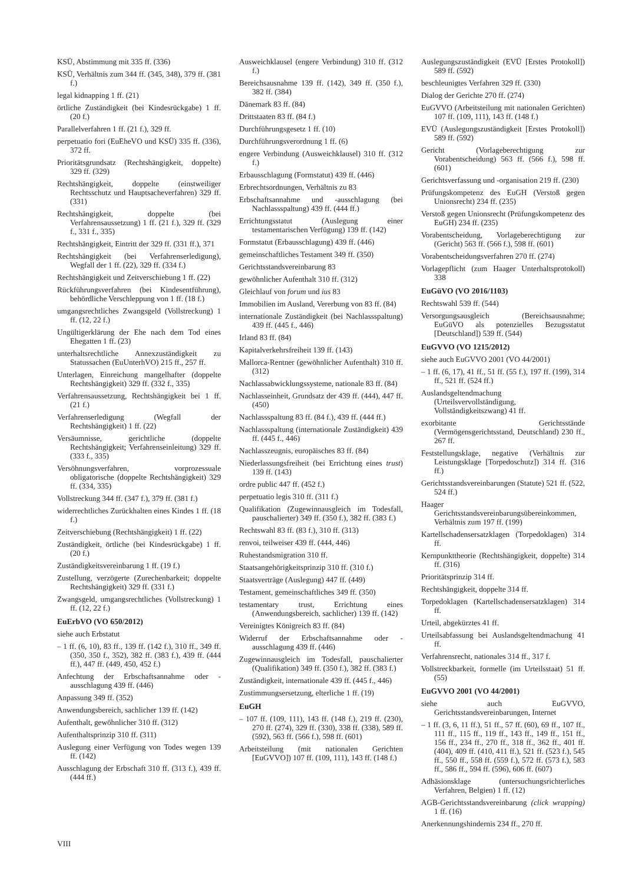KSÜ, Abstimmung mit 335 ff. (336)
KSÜ, Verhältnis zum 344 ff. (345, 348), 379 ff. (381 f.)
legal kidnapping 1 ff. (21)
örtliche Zuständigkeit (bei Kindesrückgabe) 1 ff. (20 f.)
Parallelverfahren 1 ff. (21 f.), 329 ff.
perpetuatio fori (EuEheVO und KSÜ) 335 ff. (336), 372 ff.
Prioritätsgrundsatz (Rechtshängigkeit, doppelte) 329 ff. (329)
Rechtshängigkeit, doppelte (einstweiliger Rechtsschutz und Hauptsacheverfahren) 329 ff. (331)
Rechtshängigkeit, doppelte (bei Verfahrensaussetzung) 1 ff. (21 f.), 329 ff. (329 f., 331 f., 335)
Rechtshängigkeit, Eintritt der 329 ff. (331 ff.), 371
Rechtshängigkeit (bei Verfahrenserledigung), Wegfall der 1 ff. (22), 329 ff. (334 f.)
Rechtshängigkeit und Zeitverschiebung 1 ff. (22)
Rückführungsverfahren (bei Kindesentführung), behördliche Verschleppung von 1 ff. (18 f.)
umgangsrechtliches Zwangsgeld (Vollstreckung) 1 ff. (12, 22 f.)
Ungültigerklärung der Ehe nach dem Tod eines Ehegatten 1 ff. (23)
unterhaltsrechtliche Annexzuständigkeit zu Statussachen (EuUnterhVO) 215 ff., 257 ff.
Unterlagen, Einreichung mangelhafter (doppelte Rechtshängigkeit) 329 ff. (332 f., 335)
Verfahrensaussetzung, Rechtshängigkeit bei 1 ff. (21 f.)
Verfahrenserledigung (Wegfall der Rechtshängigkeit) 1 ff. (22)
Versäumnisse, gerichtliche (doppelte Rechtshängigkeit; Verfahrenseinleitung) 329 ff. (333 f., 335)
Versöhnungsverfahren, vorprozessuale obligatorische (doppelte Rechtshängigkeit) 329 ff. (334, 335)
Vollstreckung 344 ff. (347 f.), 379 ff. (381 f.)
widerrechtliches Zurückhalten eines Kindes 1 ff. (18 f.)
Zeitverschiebung (Rechtshängigkeit) 1 ff. (22)
Zuständigkeit, örtliche (bei Kindesrückgabe) 1 ff. (20 f.)
Zuständigkeitsvereinbarung 1 ff. (19 f.)
Zustellung, verzögerte (Zurechenbarkeit; doppelte Rechtshängigkeit) 329 ff. (331 f.)
Zwangsgeld, umgangsrechtliches (Vollstreckung) 1 ff. (12, 22 f.)
EuErbVO (VO 650/2012)
siehe auch Erbstatut
– 1 ff. (6, 10), 83 ff., 139 ff. (142 f.), 310 ff., 349 ff. (350, 350 f., 352), 382 ff. (383 f.), 439 ff. (444 ff.), 447 ff. (449, 450, 452 f.)
Anfechtung der Erbschaftsannahme oder -ausschlagung 439 ff. (446)
Anpassung 349 ff. (352)
Anwendungsbereich, sachlicher 139 ff. (142)
Aufenthalt, gewöhnlicher 310 ff. (312)
Aufenthaltsprinzip 310 ff. (311)
Auslegung einer Verfügung von Todes wegen 139 ff. (142)
Ausschlagung der Erbschaft 310 ff. (313 f.), 439 ff. (444 ff.)
Ausweichklausel (engere Verbindung) 310 ff. (312 f.)
Bereichsausnahme 139 ff. (142), 349 ff. (350 f.), 382 ff. (384)
Dänemark 83 ff. (84)
Drittstaaten 83 ff. (84 f.)
Durchführungsgesetz 1 ff. (10)
Durchführungsverordnung 1 ff. (6)
engere Verbindung (Ausweichklausel) 310 ff. (312 f.)
Erbausschlagung (Formstatut) 439 ff. (446)
Erbrechtsordnungen, Verhältnis zu 83
Erbschaftsannahme und -ausschlagung (bei Nachlassspaltung) 439 ff. (444 ff.)
Errichtungsstatut (Auslegung einer testamentarischen Verfügung) 139 ff. (142)
Formstatut (Erbausschlagung) 439 ff. (446)
gemeinschaftliches Testament 349 ff. (350)
Gerichtsstandsvereinbarung 83
gewöhnlicher Aufenthalt 310 ff. (312)
Gleichlauf von forum und ius 83
Immobilien im Ausland, Vererbung von 83 ff. (84)
internationale Zuständigkeit (bei Nachlassspaltung) 439 ff. (445 f., 446)
Irland 83 ff. (84)
Kapitalverkehrsfreiheit 139 ff. (143)
Mallorca-Rentner (gewöhnlicher Aufenthalt) 310 ff. (312)
Nachlassabwicklungssysteme, nationale 83 ff. (84)
Nachlasseinheit, Grundsatz der 439 ff. (444), 447 ff. (450)
Nachlassspaltung 83 ff. (84 f.), 439 ff. (444 ff.)
Nachlassspaltung (internationale Zuständigkeit) 439 ff. (445 f., 446)
Nachlasszeugnis, europäisches 83 ff. (84)
Niederlassungsfreiheit (bei Errichtung eines trust) 139 ff. (143)
ordre public 447 ff. (452 f.)
perpetuatio legis 310 ff. (311 f.)
Qualifikation (Zugewinnausgleich im Todesfall, pauschalierter) 349 ff. (350 f.), 382 ff. (383 f.)
Rechtswahl 83 ff. (83 f.), 310 ff. (313)
renvoi, teilweiser 439 ff. (444, 446)
Ruhestandsmigration 310 ff.
Staatsangehörigkeitsprinzip 310 ff. (310 f.)
Staatsverträge (Auslegung) 447 ff. (449)
Testament, gemeinschaftliches 349 ff. (350)
testamentary trust, Errichtung eines (Anwendungsbereich, sachlicher) 139 ff. (142)
Vereinigtes Königreich 83 ff. (84)
Widerruf der Erbschaftsannahme oder -ausschlagung 439 ff. (446)
Zugewinnausgleich im Todesfall, pauschalierter (Qualifikation) 349 ff. (350 f.), 382 ff. (383 f.)
Zuständigkeit, internationale 439 ff. (445 f., 446)
Zustimmungsersetzung, elterliche 1 ff. (19)
EuGH
– 107 ff. (109, 111), 143 ff. (148 f.), 219 ff. (230), 270 ff. (274), 329 ff. (330), 338 ff. (338), 589 ff. (592), 563 ff. (566 f.), 598 ff. (601)
Arbeitsteilung (mit nationalen Gerichten [EuGVVO]) 107 ff. (109, 111), 143 ff. (148 f.)
Auslegungszuständigkeit (EVÜ [Erstes Protokoll]) 589 ff. (592)
beschleunigtes Verfahren 329 ff. (330)
Dialog der Gerichte 270 ff. (274)
EuGVVO (Arbeitsteilung mit nationalen Gerichten) 107 ff. (109, 111), 143 ff. (148 f.)
EVÜ (Auslegungszuständigkeit [Erstes Protokoll]) 589 ff. (592)
Gericht (Vorlageberechtigung zur Vorabentscheidung) 563 ff. (566 f.), 598 ff. (601)
Gerichtsverfassung und -organisation 219 ff. (230)
Prüfungskompetenz des EuGH (Verstoß gegen Unionsrecht) 234 ff. (235)
Verstoß gegen Unionsrecht (Prüfungskompetenz des EuGH) 234 ff. (235)
Vorabentscheidung, Vorlageberechtigung zur (Gericht) 563 ff. (566 f.), 598 ff. (601)
Vorabentscheidungsverfahren 270 ff. (274)
Vorlagepflicht (zum Haager Unterhaltsprotokoll) 338
EuGüVO (VO 2016/1103)
Rechtswahl 539 ff. (544)
Versorgungsausgleich (Bereichsausnahme; EuGüVO als potenzielles Bezugsstatut [Deutschland]) 539 ff. (544)
EuGVVO (VO 1215/2012)
siehe auch EuGVVO 2001 (VO 44/2001)
– 1 ff. (6, 17), 41 ff., 51 ff. (55 f.), 197 ff. (199), 314 ff., 521 ff. (524 ff.)
Auslandsgeltendmachung (Urteilsvervollständigung, Vollständigkeitszwang) 41 ff.
exorbitante Gerichtsstände (Vermögensgerichtsstand, Deutschland) 230 ff., 267 ff.
Feststellungsklage, negative (Verhältnis zur Leistungsklage [Torpedoschutz]) 314 ff. (316 ff.)
Gerichtsstandsvereinbarungen (Statute) 521 ff. (522, 524 ff.)
Haager Gerichtsstandsvereinbarungsübereinkommen, Verhältnis zum 197 ff. (199)
Kartellschadensersatzklagen (Torpedoklagen) 314 ff.
Kernpunkttheorie (Rechtshängigkeit, doppelte) 314 ff. (316)
Prioritätsprinzip 314 ff.
Rechtshängigkeit, doppelte 314 ff.
Torpedoklagen (Kartellschadensersatzklagen) 314 ff.
Urteil, abgekürztes 41 ff.
Urteilsabfassung bei Auslandsgeltendmachung 41 ff.
Verfahrensrecht, nationales 314 ff., 317 f.
Vollstreckbarkeit, formelle (im Urteilsstaat) 51 ff. (55)
EuGVVO 2001 (VO 44/2001)
siehe auch EuGVVO, Gerichtsstandsvereinbarungen, Internet
– 1 ff. (3, 6, 11 ff.), 51 ff., 57 ff. (60), 69 ff., 107 ff., 111 ff., 115 ff., 119 ff., 143 ff., 149 ff., 151 ff., 156 ff., 234 ff., 270 ff., 318 ff., 362 ff., 401 ff. (404), 409 ff. (410, 411 ff.), 521 ff. (523 f.), 545 ff., 550 ff., 558 ff. (559 f.), 572 ff. (573 f.), 583 ff., 586 ff., 594 ff. (596), 606 ff. (607)
Adhäsionsklage (untersuchungsrichterliches Verfahren, Belgien) 1 ff. (12)
AGB-Gerichtsstandsvereinbarung (click wrapping) 1 ff. (16)
Anerkennungshindernis 234 ff., 270 ff.
VIII